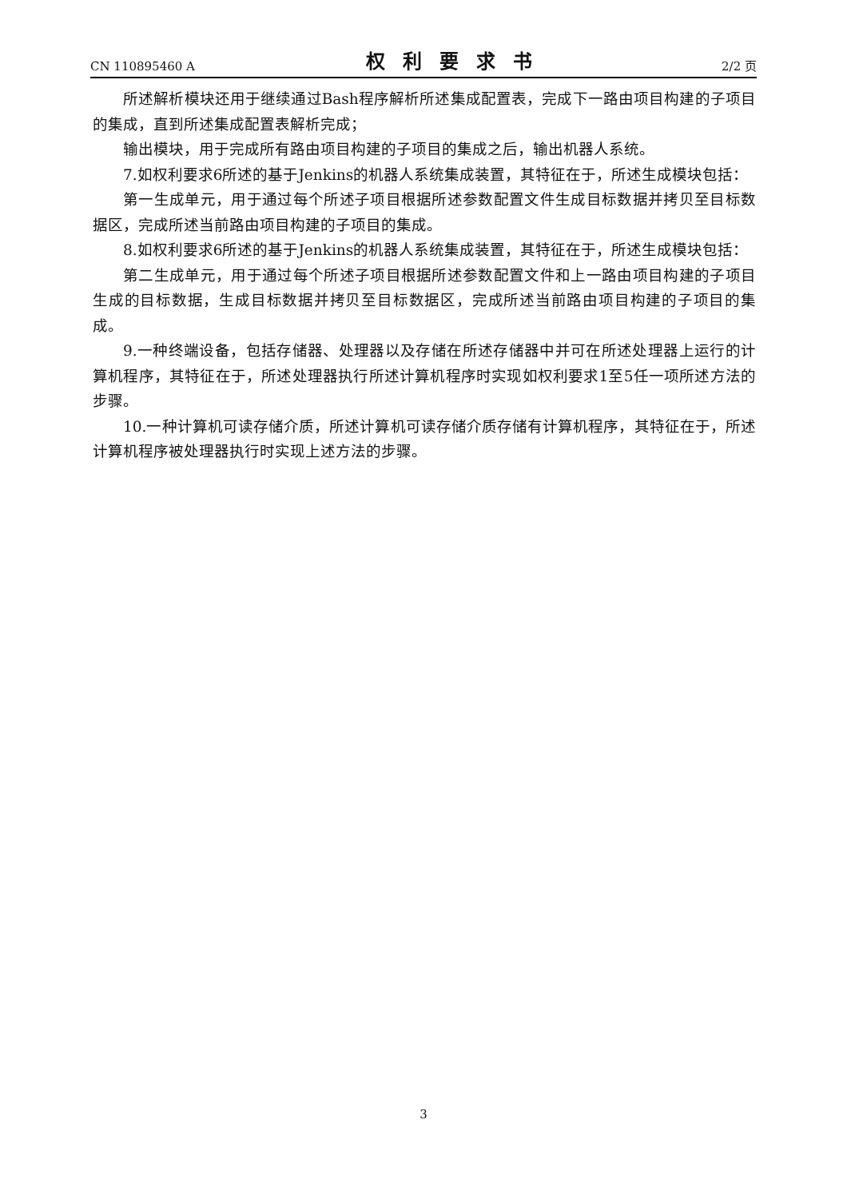CN 110895460 A 权利要求书 2/2 页
所述解析模块还用于继续通过Bash程序解析所述集成配置表，完成下一路由项目构建的子项目的集成，直到所述集成配置表解析完成；
输出模块，用于完成所有路由项目构建的子项目的集成之后，输出机器人系统。
7.如权利要求6所述的基于Jenkins的机器人系统集成装置，其特征在于，所述生成模块包括：
第一生成单元，用于通过每个所述子项目根据所述参数配置文件生成目标数据并拷贝至目标数据区，完成所述当前路由项目构建的子项目的集成。
8.如权利要求6所述的基于Jenkins的机器人系统集成装置，其特征在于，所述生成模块包括：
第二生成单元，用于通过每个所述子项目根据所述参数配置文件和上一路由项目构建的子项目生成的目标数据，生成目标数据并拷贝至目标数据区，完成所述当前路由项目构建的子项目的集成。
9.一种终端设备，包括存储器、处理器以及存储在所述存储器中并可在所述处理器上运行的计算机程序，其特征在于，所述处理器执行所述计算机程序时实现如权利要求1至5任一项所述方法的步骤。
10.一种计算机可读存储介质，所述计算机可读存储介质存储有计算机程序，其特征在于，所述计算机程序被处理器执行时实现上述方法的步骤。
3